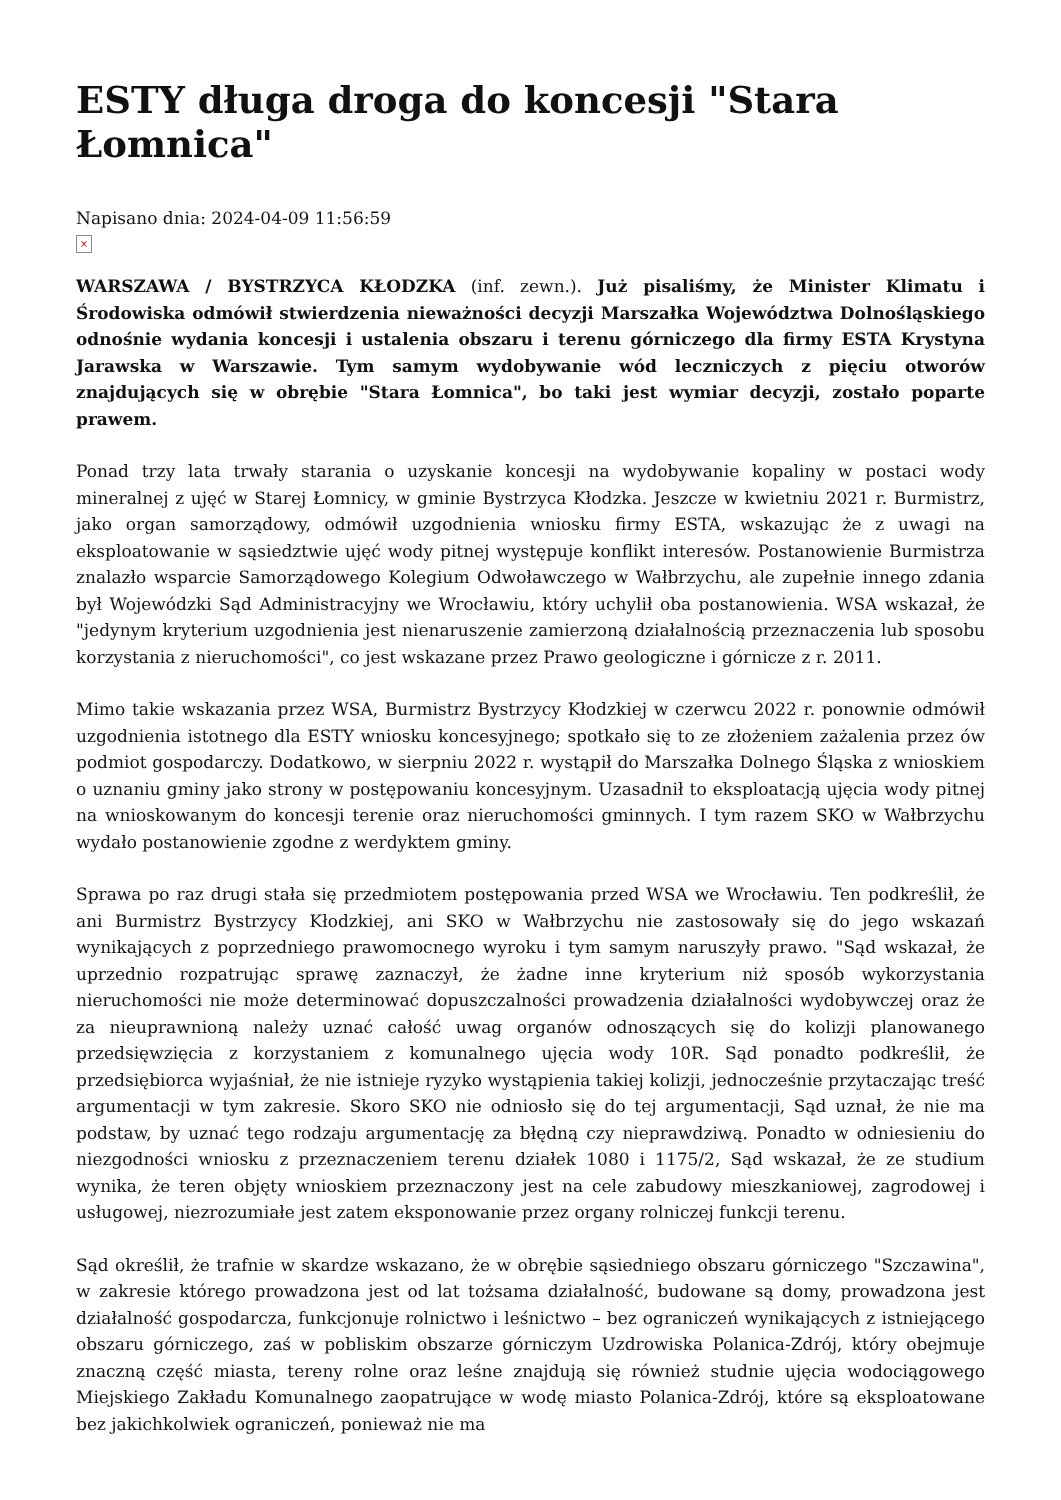ESTY długa droga do koncesji "Stara Łomnica"
Napisano dnia: 2024-04-09 11:56:59
×
WARSZAWA / BYSTRZYCA KŁODZKA (inf. zewn.). Już pisaliśmy, że Minister Klimatu i Środowiska odmówił stwierdzenia nieważności decyzji Marszałka Województwa Dolnośląskiego odnośnie wydania koncesji i ustalenia obszaru i terenu górniczego dla firmy ESTA Krystyna Jarawska w Warszawie. Tym samym wydobywanie wód leczniczych z pięciu otworów znajdujących się w obrębie "Stara Łomnica", bo taki jest wymiar decyzji, zostało poparte prawem.
Ponad trzy lata trwały starania o uzyskanie koncesji na wydobywanie kopaliny w postaci wody mineralnej z ujęć w Starej Łomnicy, w gminie Bystrzyca Kłodzka. Jeszcze w kwietniu 2021 r. Burmistrz, jako organ samorządowy, odmówił uzgodnienia wniosku firmy ESTA, wskazując że z uwagi na eksploatowanie w sąsiedztwie ujęć wody pitnej występuje konflikt interesów. Postanowienie Burmistrza znalazło wsparcie Samorządowego Kolegium Odwoławczego w Wałbrzychu, ale zupełnie innego zdania był Wojewódzki Sąd Administracyjny we Wrocławiu, który uchylił oba postanowienia. WSA wskazał, że "jedynym kryterium uzgodnienia jest nienaruszenie zamierzoną działalnością przeznaczenia lub sposobu korzystania z nieruchomości", co jest wskazane przez Prawo geologiczne i górnicze z r. 2011.
Mimo takie wskazania przez WSA, Burmistrz Bystrzycy Kłodzkiej w czerwcu 2022 r. ponownie odmówił uzgodnienia istotnego dla ESTY wniosku koncesyjnego; spotkało się to ze złożeniem zażalenia przez ów podmiot gospodarczy. Dodatkowo, w sierpniu 2022 r. wystąpił do Marszałka Dolnego Śląska z wnioskiem o uznaniu gminy jako strony w postępowaniu koncesyjnym. Uzasadnił to eksploatacją ujęcia wody pitnej na wnioskowanym do koncesji terenie oraz nieruchomości gminnych. I tym razem SKO w Wałbrzychu wydało postanowienie zgodne z werdyktem gminy.
Sprawa po raz drugi stała się przedmiotem postępowania przed WSA we Wrocławiu. Ten podkreślił, że ani Burmistrz Bystrzycy Kłodzkiej, ani SKO w Wałbrzychu nie zastosowały się do jego wskazań wynikających z poprzedniego prawomocnego wyroku i tym samym naruszyły prawo. "Sąd wskazał, że uprzednio rozpatrując sprawę zaznaczył, że żadne inne kryterium niż sposób wykorzystania nieruchomości nie może determinować dopuszczalności prowadzenia działalności wydobywczej oraz że za nieuprawnioną należy uznać całość uwag organów odnoszących się do kolizji planowanego przedsięwzięcia z korzystaniem z komunalnego ujęcia wody 10R. Sąd ponadto podkreślił, że przedsiębiorca wyjaśniał, że nie istnieje ryzyko wystąpienia takiej kolizji, jednocześnie przytaczając treść argumentacji w tym zakresie. Skoro SKO nie odniosło się do tej argumentacji, Sąd uznał, że nie ma podstaw, by uznać tego rodzaju argumentację za błędną czy nieprawdziwą. Ponadto w odniesieniu do niezgodności wniosku z przeznaczeniem terenu działek 1080 i 1175/2, Sąd wskazał, że ze studium wynika, że teren objęty wnioskiem przeznaczony jest na cele zabudowy mieszkaniowej, zagrodowej i usługowej, niezrozumiałe jest zatem eksponowanie przez organy rolniczej funkcji terenu.
Sąd określił, że trafnie w skardze wskazano, że w obrębie sąsiedniego obszaru górniczego "Szczawina", w zakresie którego prowadzona jest od lat tożsama działalność, budowane są domy, prowadzona jest działalność gospodarcza, funkcjonuje rolnictwo i leśnictwo – bez ograniczeń wynikających z istniejącego obszaru górniczego, zaś w pobliskim obszarze górniczym Uzdrowiska Polanica-Zdrój, który obejmuje znaczną część miasta, tereny rolne oraz leśne znajdują się również studnie ujęcia wodociągowego Miejskiego Zakładu Komunalnego zaopatrujące w wodę miasto Polanica-Zdrój, które są eksploatowane bez jakichkolwiek ograniczeń, ponieważ nie ma